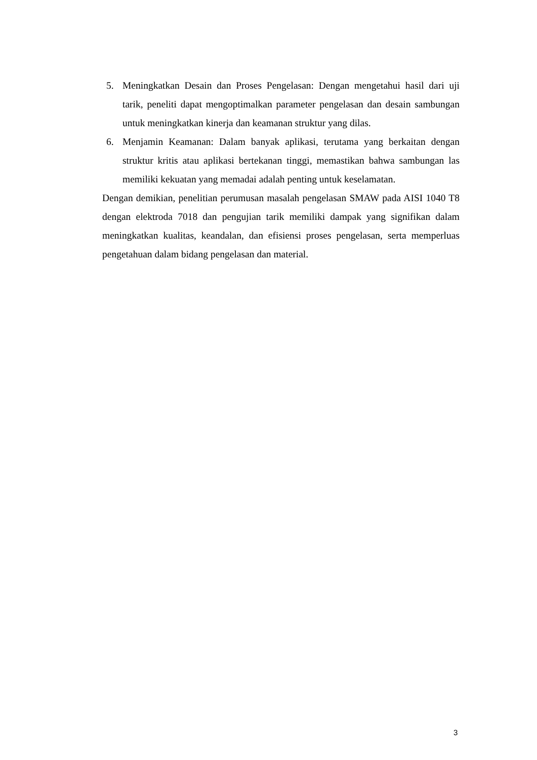5. Meningkatkan Desain dan Proses Pengelasan: Dengan mengetahui hasil dari uji tarik, peneliti dapat mengoptimalkan parameter pengelasan dan desain sambungan untuk meningkatkan kinerja dan keamanan struktur yang dilas.
6. Menjamin Keamanan: Dalam banyak aplikasi, terutama yang berkaitan dengan struktur kritis atau aplikasi bertekanan tinggi, memastikan bahwa sambungan las memiliki kekuatan yang memadai adalah penting untuk keselamatan.
Dengan demikian, penelitian perumusan masalah pengelasan SMAW pada AISI 1040 T8 dengan elektroda 7018 dan pengujian tarik memiliki dampak yang signifikan dalam meningkatkan kualitas, keandalan, dan efisiensi proses pengelasan, serta memperluas pengetahuan dalam bidang pengelasan dan material.
3